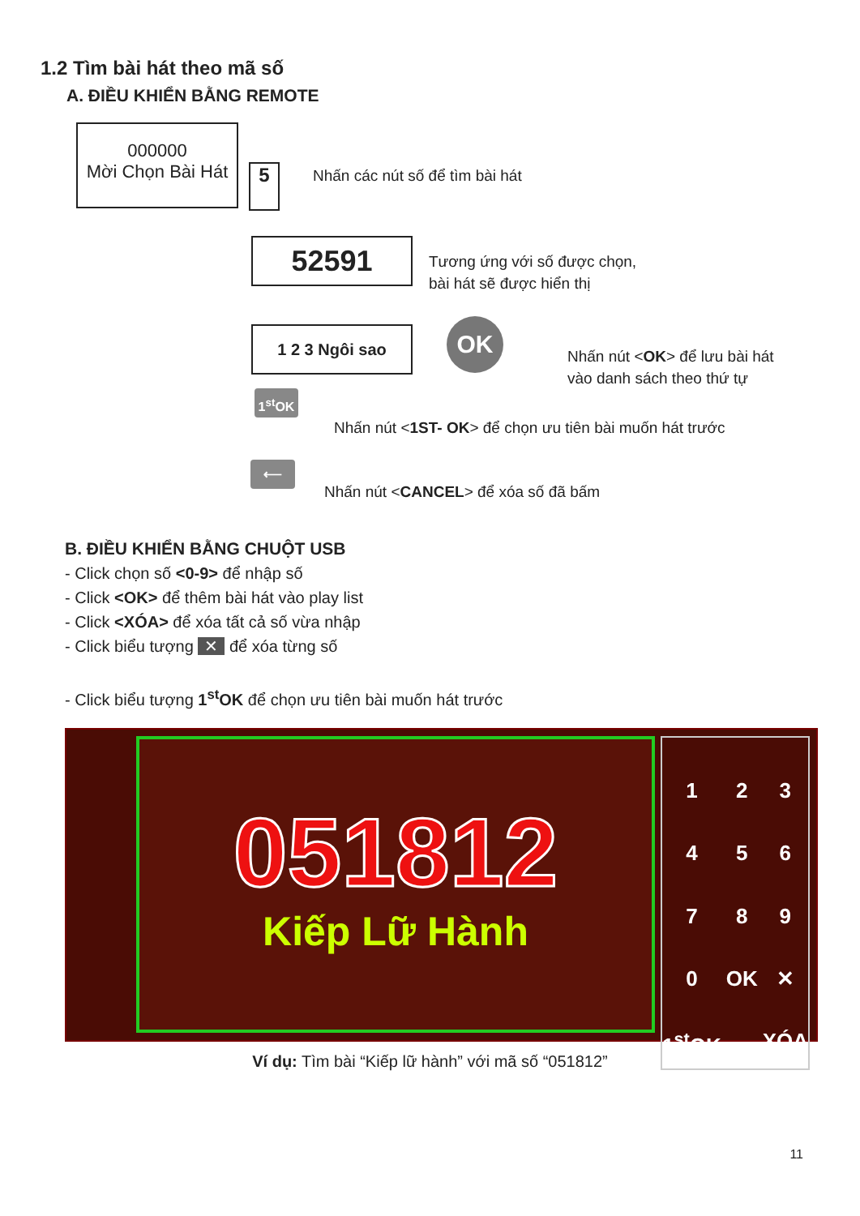1.2 Tìm bài hát theo mã số
A. ĐIỀU KHIỂN BẰNG REMOTE
000000
Mời Chọn Bài Hát
5 Nhấn các nút số để tìm bài hát
52591
Tương ứng với số được chọn,
bài hát sẽ được hiển thị
1 2 3 Ngôi sao OK
Nhấn nút <OK> để lưu bài hát
vào danh sách theo thứ tự
1<sup>st</sup>OK
Nhấn nút <1ST- OK> để chọn ưu tiên bài muốn hát trước
⟵
Nhấn nút <CANCEL> để xóa số đã bấm
B. ĐIỀU KHIỂN BẰNG CHUỘT USB
- Click chọn số <0-9> để nhập số
- Click <OK> để thêm bài hát vào play list
- Click <XÓA> để xóa tất cả số vừa nhập
- Click biểu tượng ✕ để xóa từng số
- Click biểu tượng 1<sup>st</sup>OK để chọn ưu tiên bài muốn hát trước
051812
Kiếp Lữ Hành
1234567890 OK ✕ 1<sup>st</sup>OK XÓA
Ví dụ: Tìm bài “Kiếp lữ hành” với mã số “051812”
11